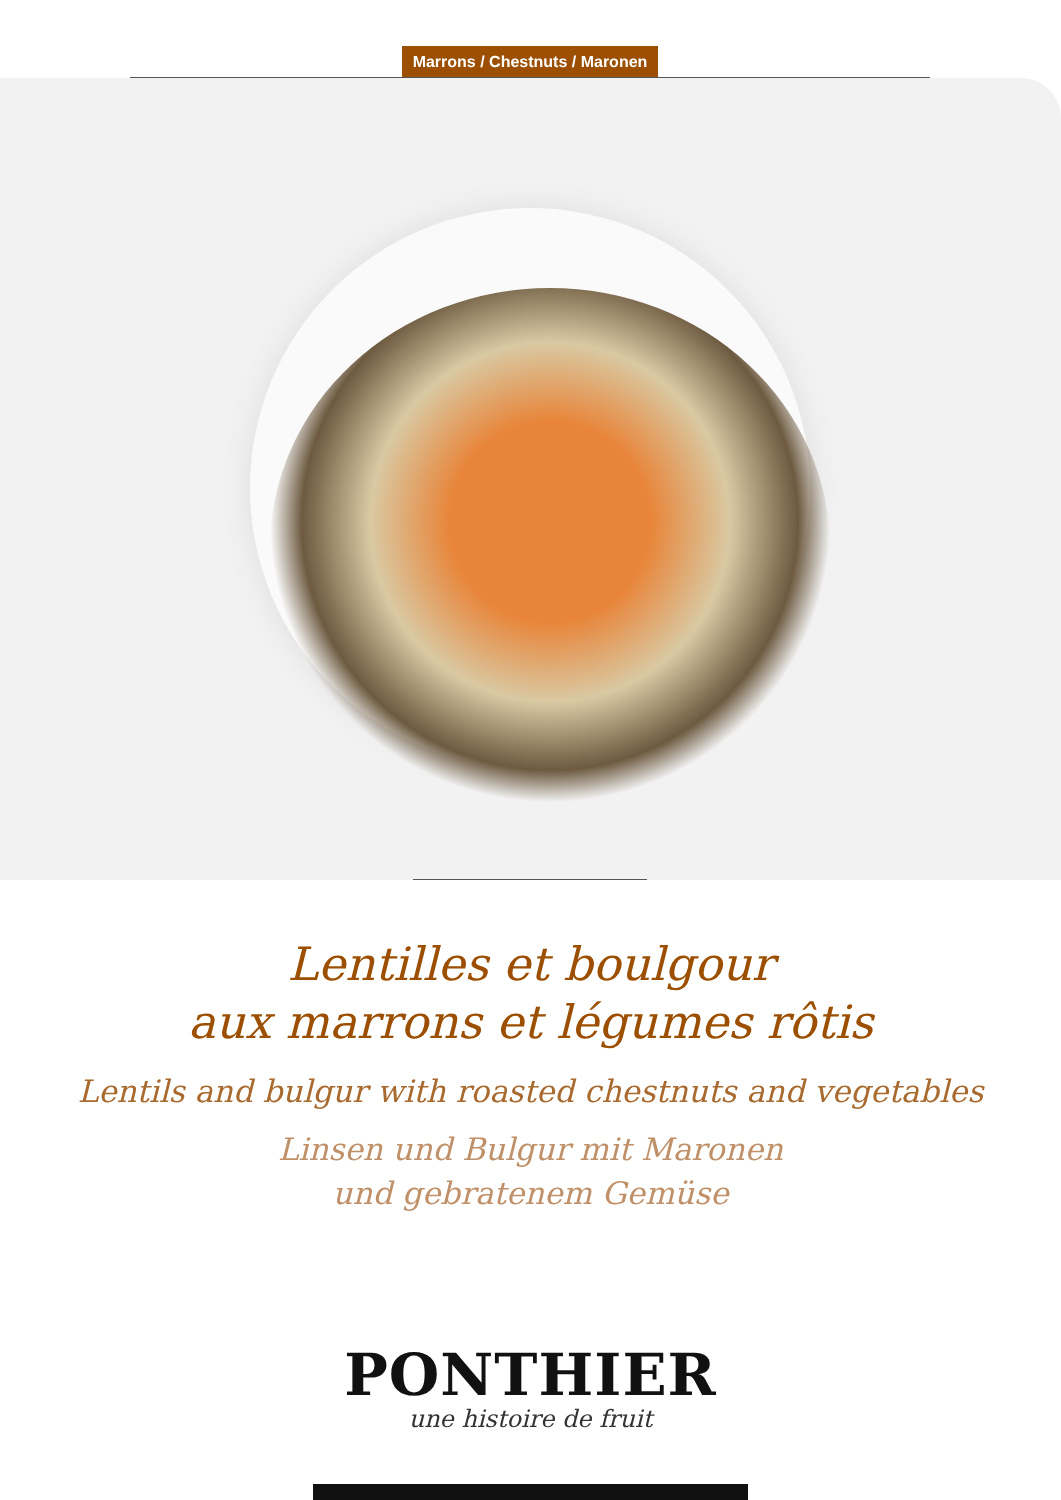Marrons / Chestnuts / Maronen
Lentilles et boulgour
aux marrons et légumes rôtis
Lentils and bulgur with roasted chestnuts and vegetables
Linsen und Bulgur mit Maronen
und gebratenem Gemüse
PONTHIER
une histoire de fruit